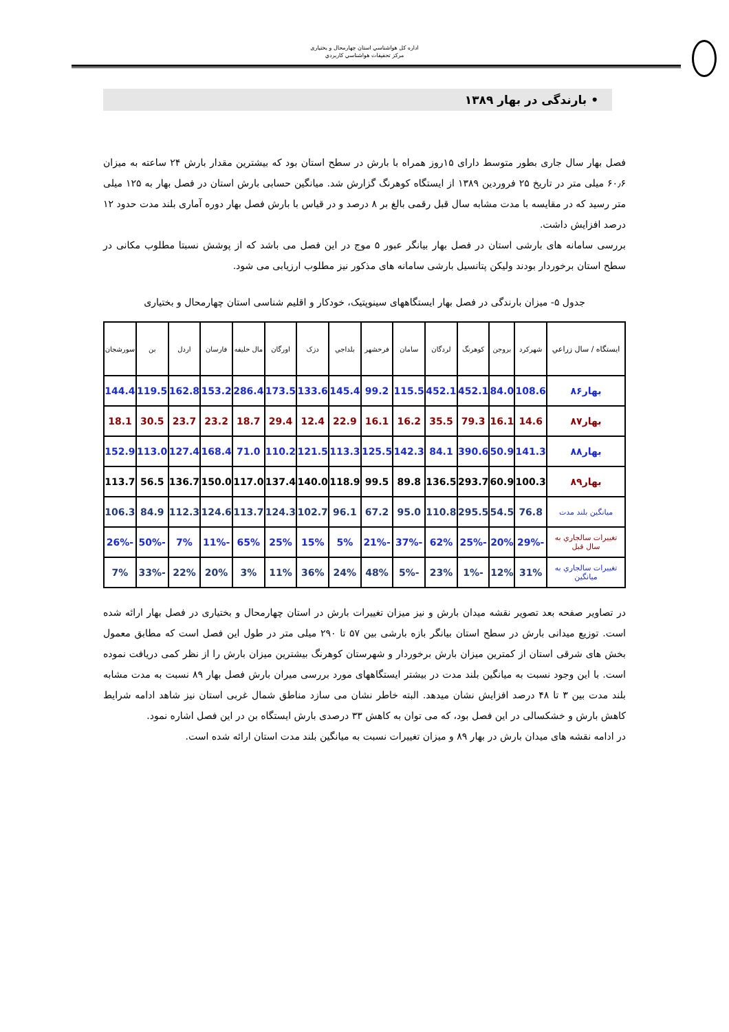اداره کل هواشناسي استان چهارمحال و بختياری
مرکز تحقيقات هواشناسي کاربردي
• بارندگی در بهار ۱۳۸۹
فصل بهار سال جاری بطور متوسط دارای ۱۵روز همراه با بارش در سطح استان بود که بیشترین مقدار بارش ۲۴ ساعته به میزان ۶۰٫۶ میلی متر در تاریخ ۲۵ فروردین ۱۳۸۹ از ایستگاه کوهرنگ گزارش شد. میانگین حسابی بارش استان در فصل بهار به ۱۲۵ میلی متر رسید که در مقایسه با مدت مشابه سال قبل رقمی بالغ بر ۸ درصد و در قیاس با بارش فصل بهار دوره آماری بلند مدت حدود ۱۲ درصد افزایش داشت.
بررسی سامانه های بارشی استان در فصل بهار بیانگر عبور ۵ موج در این فصل می باشد که از پوشش نسبتا مطلوب مکانی در سطح استان برخوردار بودند ولیکن پتانسیل بارشی سامانه های مذکور نیز مطلوب ارزیابی می شود.
جدول ۵- میزان بارندگی در فصل بهار ایستگاههای سینوپتیک، خودکار و اقلیم شناسی استان چهارمحال و بختیاری
| ايستگاه / سال زراعي | شهرکرد | بروجن | کوهرنگ | لردگان | سامان | فرخشهر | بلداجي | دزک | اورگان | مال خليفه | فارسان | اردل | بن | سورشجان |
| --- | --- | --- | --- | --- | --- | --- | --- | --- | --- | --- | --- | --- | --- | --- |
| بهار۸۶ | 108.6 | 84.0 | 452.1 | 452.1 | 115.5 | 99.2 | 145.4 | 133.6 | 173.5 | 286.4 | 153.2 | 162.8 | 119.5 | 144.4 |
| بهار۸۷ | 14.6 | 16.1 | 79.3 | 35.5 | 16.2 | 16.1 | 22.9 | 12.4 | 29.4 | 18.7 | 23.2 | 23.7 | 30.5 | 18.1 |
| بهار۸۸ | 141.3 | 50.9 | 390.6 | 84.1 | 142.3 | 125.5 | 113.3 | 121.5 | 110.2 | 71.0 | 168.4 | 127.4 | 113.0 | 152.9 |
| بهار۸۹ | 100.3 | 60.9 | 293.7 | 136.5 | 89.8 | 99.5 | 118.9 | 140.0 | 137.4 | 117.0 | 150.0 | 136.7 | 56.5 | 113.7 |
| ميانگين بلند مدت | 76.8 | 54.5 | 295.5 | 110.8 | 95.0 | 67.2 | 96.1 | 102.7 | 124.3 | 113.7 | 124.6 | 112.3 | 84.9 | 106.3 |
| تغييرات سالجاري به سال قبل | -29% | 20% | -25% | 62% | -37% | -21% | 5% | 15% | 25% | 65% | -11% | 7% | -50% | -26% |
| تغييرات سالجاري به ميانگين | 31% | 12% | -1% | 23% | -5% | 48% | 24% | 36% | 11% | 3% | 20% | 22% | -33% | 7% |
در تصاویر صفحه بعد تصویر نقشه میدان بارش و نیز میزان تغییرات بارش در استان چهارمحال و بختیاری در فصل بهار ارائه شده است. توزیع میدانی بارش در سطح استان بیانگر بازه بارشی بین ۵۷ تا ۲۹۰ میلی متر در طول این فصل است که مطابق معمول بخش های شرقی استان از کمترین میزان بارش برخوردار و شهرستان کوهرنگ بیشترین میزان بارش را از نظر کمی دریافت نموده است. با این وجود نسبت به میانگین بلند مدت در بیشتر ایستگاههای مورد بررسی میران بارش فصل بهار ۸۹ نسبت به مدت مشابه بلند مدت بین ۳ تا ۴۸ درصد افزایش نشان میدهد. البته خاطر نشان می سازد مناطق شمال غربی استان نیز شاهد ادامه شرایط کاهش بارش و خشکسالی در این فصل بود، که می توان به کاهش ۳۳ درصدی بارش ایستگاه بن در این فصل اشاره نمود.
در ادامه نقشه های میدان بارش در بهار ۸۹ و میزان تغییرات نسبت به میانگین بلند مدت استان ارائه شده است.